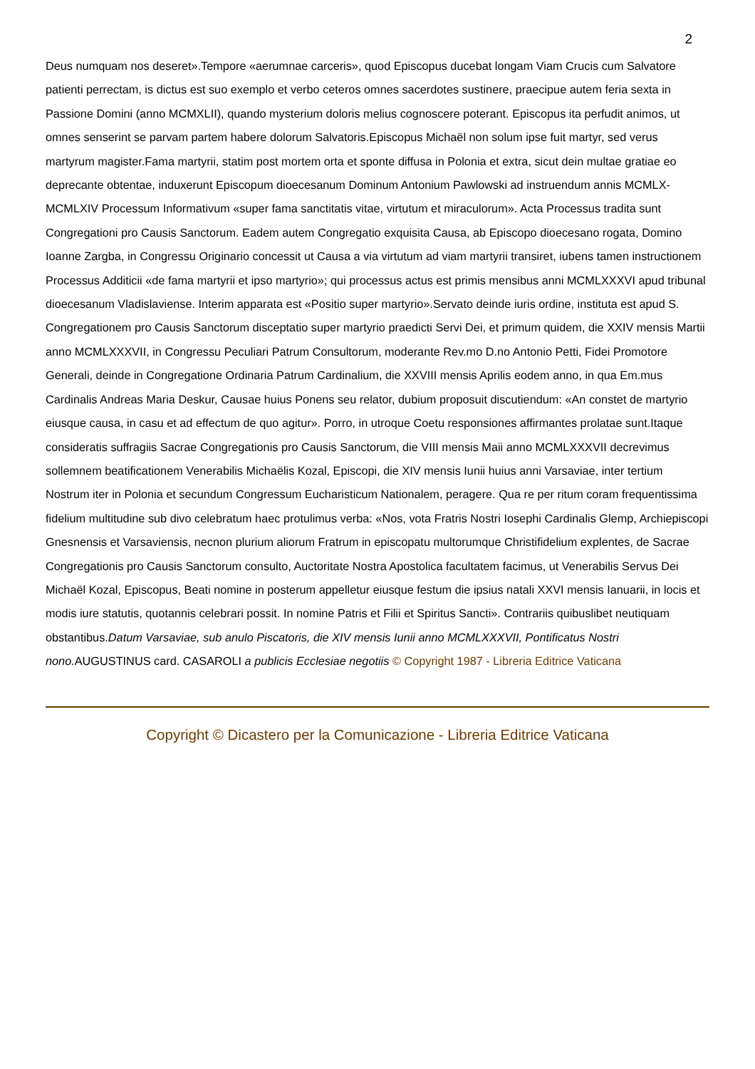2
Deus numquam nos deseret».Tempore «aerumnae carceris», quod Episcopus ducebat longam Viam Crucis cum Salvatore patienti perrectam, is dictus est suo exemplo et verbo ceteros omnes sacerdotes sustinere, praecipue autem feria sexta in Passione Domini (anno MCMXLII), quando mysterium doloris melius cognoscere poterant. Episcopus ita perfudit animos, ut omnes senserint se parvam partem habere dolorum Salvatoris.Episcopus Michaël non solum ipse fuit martyr, sed verus martyrum magister.Fama martyrii, statim post mortem orta et sponte diffusa in Polonia et extra, sicut dein multae gratiae eo deprecante obtentae, induxerunt Episcopum dioecesanum Dominum Antonium Pawlowski ad instruendum annis MCMLX-MCMLXIV Processum Informativum «super fama sanctitatis vitae, virtutum et miraculorum». Acta Processus tradita sunt Congregationi pro Causis Sanctorum. Eadem autem Congregatio exquisita Causa, ab Episcopo dioecesano rogata, Domino Ioanne Zargba, in Congressu Originario concessit ut Causa a via virtutum ad viam martyrii transiret, iubens tamen instructionem Processus Additicii «de fama martyrii et ipso martyrio»; qui processus actus est primis mensibus anni MCMLXXXVI apud tribunal dioecesanum Vladislaviense. Interim apparata est «Positio super martyrio».Servato deinde iuris ordine, instituta est apud S. Congregationem pro Causis Sanctorum disceptatio super martyrio praedicti Servi Dei, et primum quidem, die XXIV mensis Martii anno MCMLXXXVII, in Congressu Peculiari Patrum Consultorum, moderante Rev.mo D.no Antonio Petti, Fidei Promotore Generali, deinde in Congregatione Ordinaria Patrum Cardinalium, die XXVIII mensis Aprilis eodem anno, in qua Em.mus Cardinalis Andreas Maria Deskur, Causae huius Ponens seu relator, dubium proposuit discutiendum: «An constet de martyrio eiusque causa, in casu et ad effectum de quo agitur». Porro, in utroque Coetu responsiones affirmantes prolatae sunt.Itaque consideratis suffragiis Sacrae Congregationis pro Causis Sanctorum, die VIII mensis Maii anno MCMLXXXVII decrevimus sollemnem beatificationem Venerabilis Michaëlis Kozal, Episcopi, die XIV mensis Iunii huius anni Varsaviae, inter tertium Nostrum iter in Polonia et secundum Congressum Eucharisticum Nationalem, peragere. Qua re per ritum coram frequentissima fidelium multitudine sub divo celebratum haec protulimus verba: «Nos, vota Fratris Nostri Iosephi Cardinalis Glemp, Archiepiscopi Gnesnensis et Varsaviensis, necnon plurium aliorum Fratrum in episcopatu multorumque Christifidelium explentes, de Sacrae Congregationis pro Causis Sanctorum consulto, Auctoritate Nostra Apostolica facultatem facimus, ut Venerabilis Servus Dei Michaël Kozal, Episcopus, Beati nomine in posterum appelletur eiusque festum die ipsius natali XXVI mensis Ianuarii, in locis et modis iure statutis, quotannis celebrari possit. In nomine Patris et Filii et Spiritus Sancti». Contrariis quibuslibet neutiquam obstantibus.Datum Varsaviae, sub anulo Piscatoris, die XIV mensis Iunii anno MCMLXXXVII, Pontificatus Nostri nono. AUGUSTINUS card. CASAROLI a publicis Ecclesiae negotiis © Copyright 1987 - Libreria Editrice Vaticana
Copyright © Dicastero per la Comunicazione - Libreria Editrice Vaticana